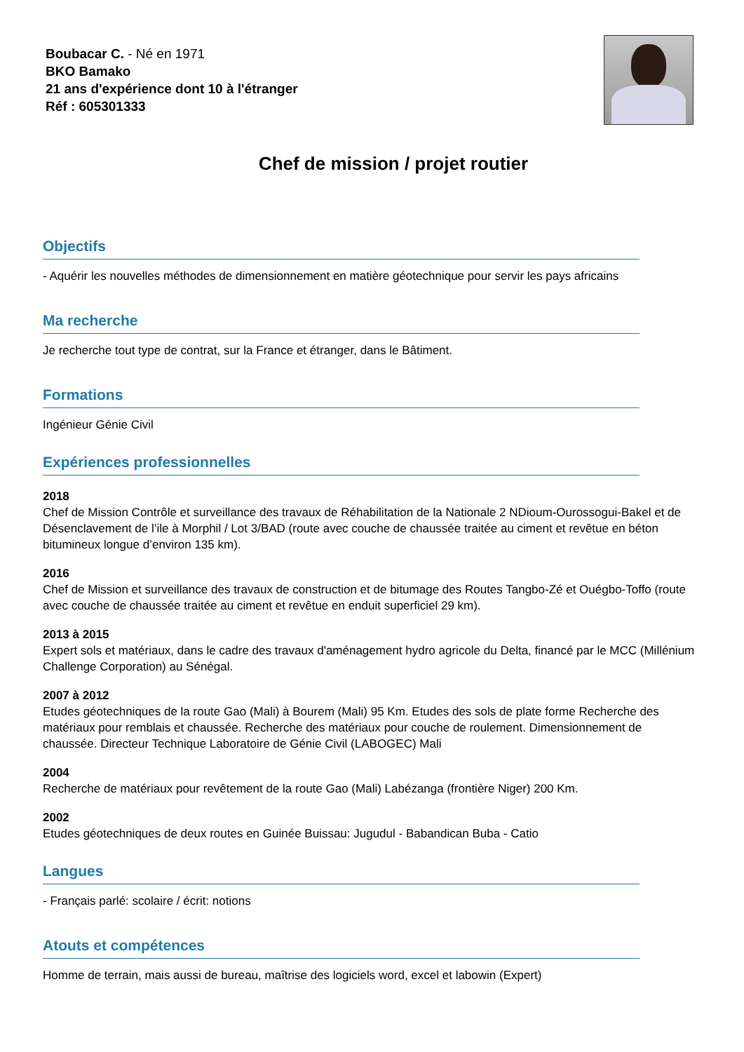Boubacar C. - Né en 1971
BKO Bamako
21 ans d'expérience dont 10 à l'étranger
Réf : 605301333
Chef de mission / projet routier
Objectifs
- Aquérir les nouvelles méthodes de dimensionnement en matière géotechnique pour servir les pays africains
Ma recherche
Je recherche tout type de contrat, sur la France et étranger, dans le Bâtiment.
Formations
Ingénieur Génie Civil
Expériences professionnelles
2018
Chef de Mission Contrôle et surveillance des travaux de Réhabilitation de la Nationale 2 NDioum-Ourossogui-Bakel et de Désenclavement de l’ile à Morphil / Lot 3/BAD (route avec couche de chaussée traitée au ciment et revêtue en béton bitumineux longue d’environ 135 km).
2016
Chef de Mission et surveillance des travaux de construction et de bitumage des Routes Tangbo-Zé et Ouégbo-Toffo (route avec couche de chaussée traitée au ciment et revêtue en enduit superficiel 29 km).
2013 à 2015
Expert sols et matériaux, dans le cadre des travaux d'aménagement hydro agricole du Delta, financé par le MCC (Millénium Challenge Corporation) au Sénégal.
2007 à 2012
Etudes géotechniques de la route Gao (Mali) à Bourem (Mali) 95 Km. Etudes des sols de plate forme Recherche des matériaux pour remblais et chaussée. Recherche des matériaux pour couche de roulement. Dimensionnement de chaussée. Directeur Technique Laboratoire de Génie Civil (LABOGEC) Mali
2004
Recherche de matériaux pour revêtement de la route Gao (Mali) Labézanga (frontière Niger) 200 Km.
2002
Etudes géotechniques de deux routes en Guinée Buissau: Jugudul - Babandican Buba - Catio
Langues
- Français parlé: scolaire / écrit: notions
Atouts et compétences
Homme de terrain, mais aussi de bureau, maîtrise des logiciels word, excel et labowin (Expert)